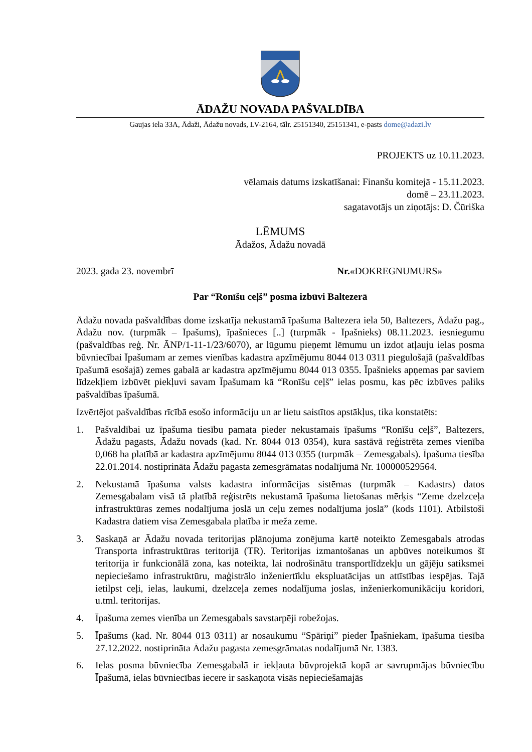ĀDAŽU NOVADA PAŠVALDĪBA
Gaujas iela 33A, Ādaži, Ādažu novads, LV-2164, tālr. 25151340, 25151341, e-pasts dome@adazi.lv
PROJEKTS uz 10.11.2023.
vēlamais datums izskatīšanai: Finanšu komitejā - 15.11.2023.
domē – 23.11.2023.
sagatavotājs un ziņotājs: D. Čūriška
LĒMUMS
Ādažos, Ādažu novadā
2023. gada 23. novembrī Nr.«DOKREGNUMURS»
Par “Ronīšu ceļš” posma izbūvi Baltezerā
Ādažu novada pašvaldības dome izskatīja nekustamā īpašuma Baltezera iela 50, Baltezers, Ādažu pag., Ādažu nov. (turpmāk – Īpašums), īpašnieces [..] (turpmāk - Īpašnieks) 08.11.2023. iesniegumu (pašvaldības reģ. Nr. ĀNP/1-11-1/23/6070), ar lūgumu pieņemt lēmumu un izdot atļauju ielas posma būvniecībai Īpašumam ar zemes vienības kadastra apzīmējumu 8044 013 0311 piegulošajā (pašvaldības īpašumā esošajā) zemes gabalā ar kadastra apzīmējumu 8044 013 0355. Īpašnieks apņemas par saviem līdzekļiem izbūvēt piekļuvi savam Īpašumam kā “Ronīšu ceļš” ielas posmu, kas pēc izbūves paliks pašvaldības īpašumā.
Izvērtējot pašvaldības rīcībā esošo informāciju un ar lietu saistītos apstākļus, tika konstatēts:
1. Pašvaldībai uz īpašuma tiesību pamata pieder nekustamais īpašums “Ronīšu ceļš”, Baltezers, Ādažu pagasts, Ādažu novads (kad. Nr. 8044 013 0354), kura sastāvā reģistrēta zemes vienība 0,068 ha platībā ar kadastra apzīmējumu 8044 013 0355 (turpmāk – Zemesgabals). Īpašuma tiesība 22.01.2014. nostiprināta Ādažu pagasta zemesgrāmatas nodalījumā Nr. 100000529564.
2. Nekustamā īpašuma valsts kadastra informācijas sistēmas (turpmāk – Kadastrs) datos Zemesgabalam visā tā platībā reģistrēts nekustamā īpašuma lietošanas mērķis “Zeme dzelzceļa infrastruktūras zemes nodalījuma joslā un ceļu zemes nodalījuma joslā” (kods 1101). Atbilstoši Kadastra datiem visa Zemesgabala platība ir meža zeme.
3. Saskaņā ar Ādažu novada teritorijas plānojuma zonējuma kartē noteikto Zemesgabals atrodas Transporta infrastruktūras teritorijā (TR). Teritorijas izmantošanas un apbūves noteikumos šī teritorija ir funkcionālā zona, kas noteikta, lai nodrošinātu transportlīdzekļu un gājēju satiksmei nepieciešamo infrastruktūru, maģistrālo inženiertīklu ekspluatācijas un attīstības iespējas. Tajā ietilpst ceļi, ielas, laukumi, dzelzceļa zemes nodalījuma joslas, inženierkomunikāciju koridori, u.tml. teritorijas.
4. Īpašuma zemes vienība un Zemesgabals savstarpēji robežojas.
5. Īpašums (kad. Nr. 8044 013 0311) ar nosaukumu “Spāriņi” pieder Īpašniekam, īpašuma tiesība 27.12.2022. nostiprināta Ādažu pagasta zemesgrāmatas nodalījumā Nr. 1383.
6. Ielas posma būvniecība Zemesgabalā ir iekļauta būvprojektā kopā ar savrupmājas būvniecību Īpašumā, ielas būvniecības iecere ir saskaņota visās nepieciešamajās